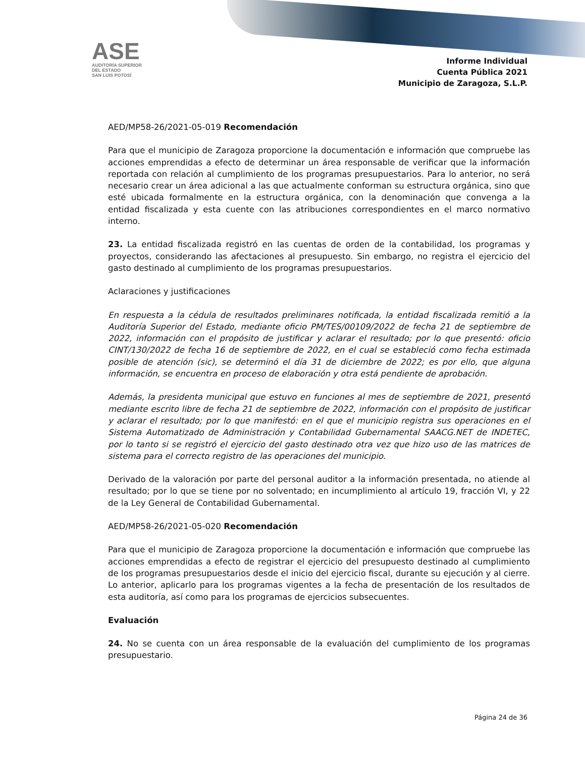ASE
AUDITORÍA SUPERIOR DEL ESTADO
SAN LUIS POTOSÍ
Informe Individual
Cuenta Pública 2021
Municipio de Zaragoza, S.L.P.
AED/MP58-26/2021-05-019 Recomendación
Para que el municipio de Zaragoza proporcione la documentación e información que compruebe las acciones emprendidas a efecto de determinar un área responsable de verificar que la información reportada con relación al cumplimiento de los programas presupuestarios. Para lo anterior, no será necesario crear un área adicional a las que actualmente conforman su estructura orgánica, sino que esté ubicada formalmente en la estructura orgánica, con la denominación que convenga a la entidad fiscalizada y esta cuente con las atribuciones correspondientes en el marco normativo interno.
23. La entidad fiscalizada registró en las cuentas de orden de la contabilidad, los programas y proyectos, considerando las afectaciones al presupuesto. Sin embargo, no registra el ejercicio del gasto destinado al cumplimiento de los programas presupuestarios.
Aclaraciones y justificaciones
En respuesta a la cédula de resultados preliminares notificada, la entidad fiscalizada remitió a la Auditoría Superior del Estado, mediante oficio PM/TES/00109/2022 de fecha 21 de septiembre de 2022, información con el propósito de justificar y aclarar el resultado; por lo que presentó: oficio CINT/130/2022 de fecha 16 de septiembre de 2022, en el cual se estableció como fecha estimada posible de atención (sic), se determinó el día 31 de diciembre de 2022; es por ello, que alguna información, se encuentra en proceso de elaboración y otra está pendiente de aprobación.
Además, la presidenta municipal que estuvo en funciones al mes de septiembre de 2021, presentó mediante escrito libre de fecha 21 de septiembre de 2022, información con el propósito de justificar y aclarar el resultado; por lo que manifestó: en el que el municipio registra sus operaciones en el Sistema Automatizado de Administración y Contabilidad Gubernamental SAACG.NET de INDETEC, por lo tanto si se registró el ejercicio del gasto destinado otra vez que hizo uso de las matrices de sistema para el correcto registro de las operaciones del municipio.
Derivado de la valoración por parte del personal auditor a la información presentada, no atiende al resultado; por lo que se tiene por no solventado; en incumplimiento al artículo 19, fracción VI, y 22 de la Ley General de Contabilidad Gubernamental.
AED/MP58-26/2021-05-020 Recomendación
Para que el municipio de Zaragoza proporcione la documentación e información que compruebe las acciones emprendidas a efecto de registrar el ejercicio del presupuesto destinado al cumplimiento de los programas presupuestarios desde el inicio del ejercicio fiscal, durante su ejecución y al cierre. Lo anterior, aplicarlo para los programas vigentes a la fecha de presentación de los resultados de esta auditoría, así como para los programas de ejercicios subsecuentes.
Evaluación
24. No se cuenta con un área responsable de la evaluación del cumplimiento de los programas presupuestario.
Página 24 de 36